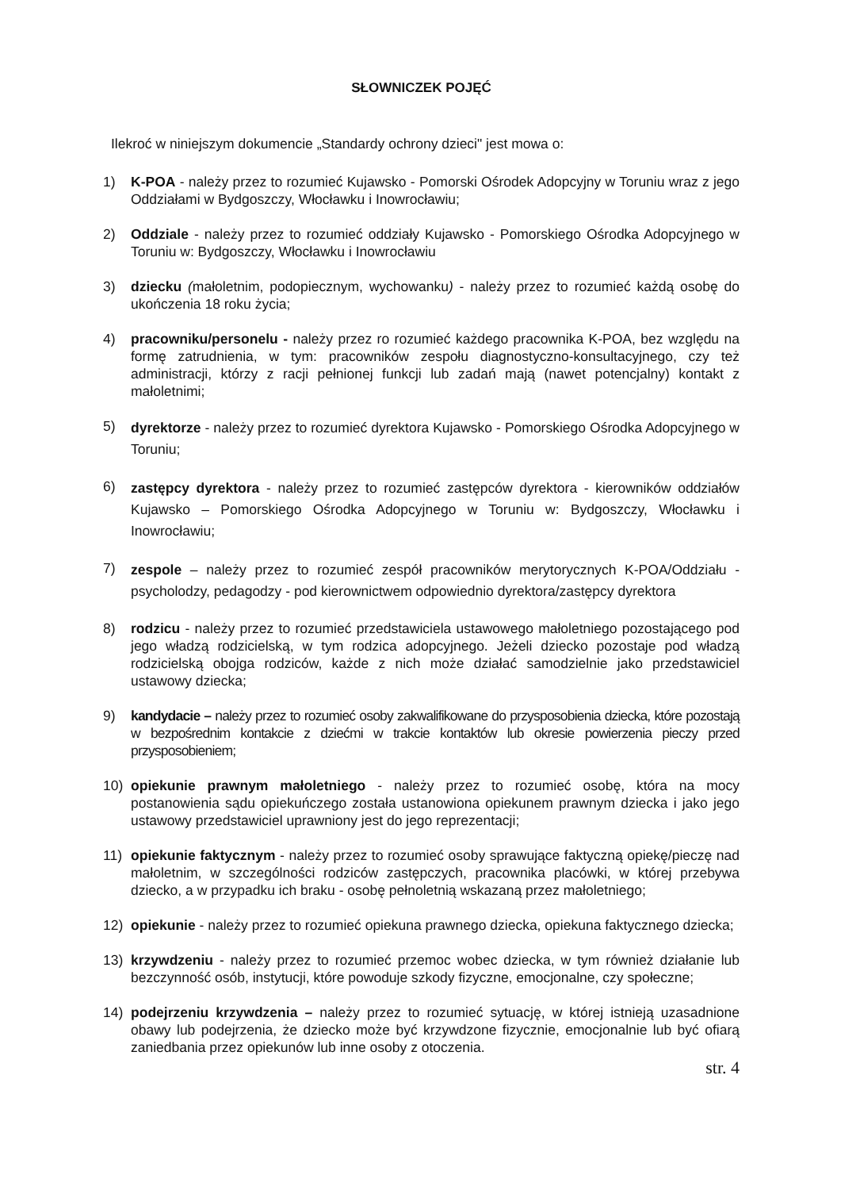SŁOWNICZEK POJĘĆ
Ilekroć w niniejszym dokumencie „Standardy ochrony dzieci" jest mowa o:
1) K-POA - należy przez to rozumieć Kujawsko - Pomorski Ośrodek Adopcyjny w Toruniu wraz z jego Oddziałami w Bydgoszczy, Włocławku i Inowrocławiu;
2) Oddziale - należy przez to rozumieć oddziały Kujawsko - Pomorskiego Ośrodka Adopcyjnego w Toruniu w: Bydgoszczy, Włocławku i Inowrocławiu
3) dziecku (małoletnim, podopiecznym, wychowanku) - należy przez to rozumieć każdą osobę do ukończenia 18 roku życia;
4) pracowniku/personelu - należy przez ro rozumieć każdego pracownika K-POA, bez względu na formę zatrudnienia, w tym: pracowników zespołu diagnostyczno-konsultacyjnego, czy też administracji, którzy z racji pełnionej funkcji lub zadań mają (nawet potencjalny) kontakt z małoletnimi;
5) dyrektorze - należy przez to rozumieć dyrektora Kujawsko - Pomorskiego Ośrodka Adopcyjnego w Toruniu;
6) zastępcy dyrektora - należy przez to rozumieć zastępców dyrektora - kierowników oddziałów Kujawsko – Pomorskiego Ośrodka Adopcyjnego w Toruniu w: Bydgoszczy, Włocławku i Inowrocławiu;
7) zespole – należy przez to rozumieć zespół pracowników merytorycznych K-POA/Oddziału - psycholodzy, pedagodzy - pod kierownictwem odpowiednio dyrektora/zastępcy dyrektora
8) rodzicu - należy przez to rozumieć przedstawiciela ustawowego małoletniego pozostającego pod jego władzą rodzicielską, w tym rodzica adopcyjnego. Jeżeli dziecko pozostaje pod władzą rodzicielską obojga rodziców, każde z nich może działać samodzielnie jako przedstawiciel ustawowy dziecka;
9) kandydacie – należy przez to rozumieć osoby zakwalifikowane do przysposobienia dziecka, które pozostają w bezpośrednim kontakcie z dziećmi w trakcie kontaktów lub okresie powierzenia pieczy przed przysposobieniem;
10) opiekunie prawnym małoletniego - należy przez to rozumieć osobę, która na mocy postanowienia sądu opiekuńczego została ustanowiona opiekunem prawnym dziecka i jako jego ustawowy przedstawiciel uprawniony jest do jego reprezentacji;
11) opiekunie faktycznym - należy przez to rozumieć osoby sprawujące faktyczną opiekę/pieczę nad małoletnim, w szczególności rodziców zastępczych, pracownika placówki, w której przebywa dziecko, a w przypadku ich braku - osobę pełnoletnią wskazaną przez małoletniego;
12) opiekunie - należy przez to rozumieć opiekuna prawnego dziecka, opiekuna faktycznego dziecka;
13) krzywdzeniu - należy przez to rozumieć przemoc wobec dziecka, w tym również działanie lub bezczynność osób, instytucji, które powoduje szkody fizyczne, emocjonalne, czy społeczne;
14) podejrzeniu krzywdzenia – należy przez to rozumieć sytuację, w której istnieją uzasadnione obawy lub podejrzenia, że dziecko może być krzywdzone fizycznie, emocjonalnie lub być ofiarą zaniedbania przez opiekunów lub inne osoby z otoczenia.
str. 4